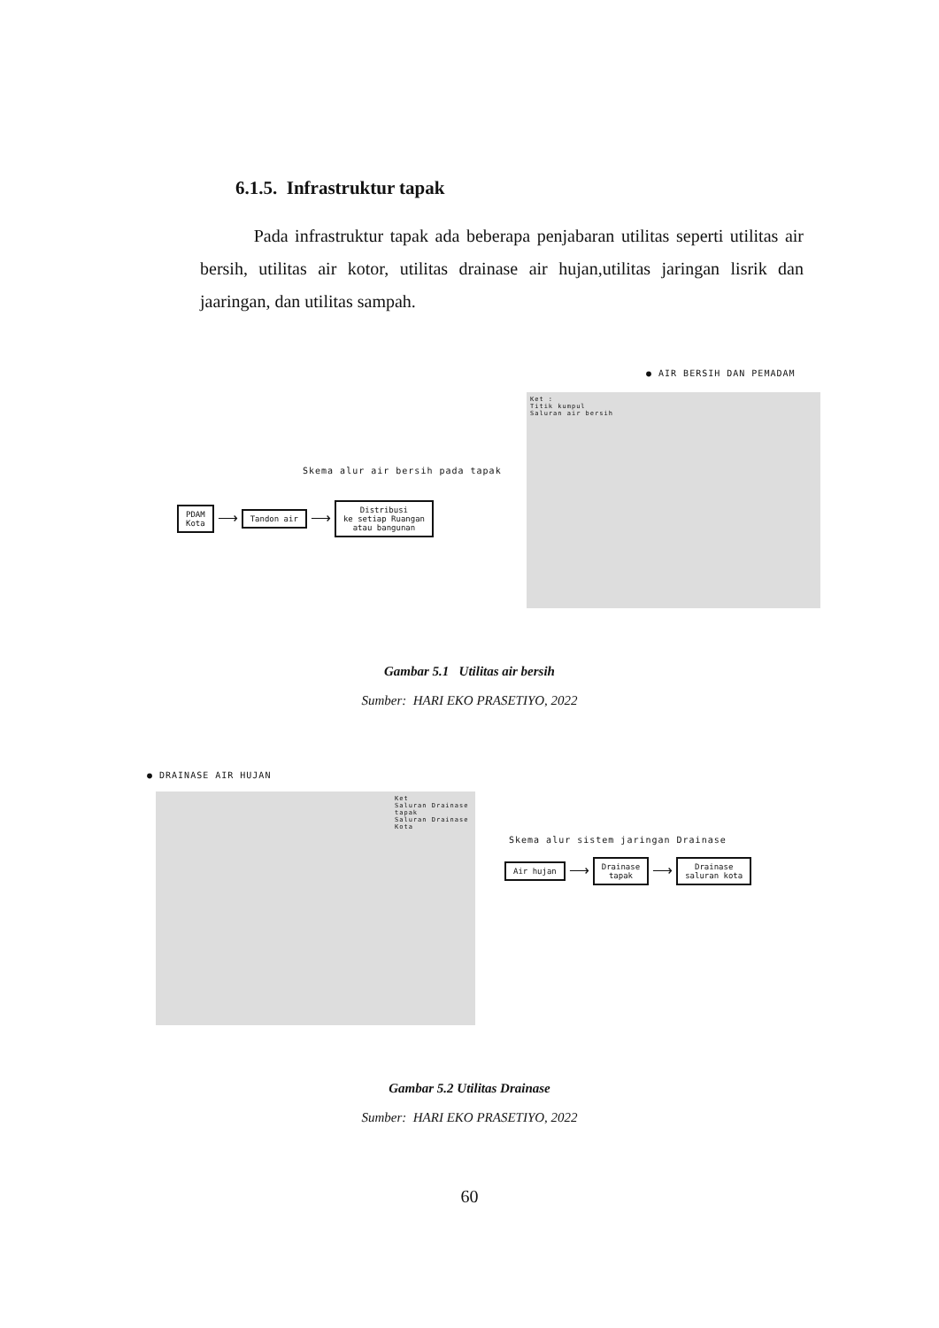6.1.5. Infrastruktur tapak
Pada infrastruktur tapak ada beberapa penjabaran utilitas seperti utilitas air bersih, utilitas air kotor, utilitas drainase air hujan,utilitas jaringan lisrik dan jaaringan, dan utilitas sampah.
● AIR BERSIH DAN PEMADAM
Skema alur air bersih pada tapak
PDAM
Kota ⟶ Tandon air ⟶ Distribusi
ke setiap Ruangan
atau bangunan
Ket :
Titik kumpul
Saluran air bersih
Gambar 5.1 Utilitas air bersih
Sumber: HARI EKO PRASETIYO, 2022
● DRAINASE AIR HUJAN
Ket
Saluran Drainase tapak
Saluran Drainase Kota
Skema alur sistem jaringan Drainase
Air hujan ⟶ Drainase
tapak ⟶ Drainase
saluran kota
Gambar 5.2 Utilitas Drainase
Sumber: HARI EKO PRASETIYO, 2022
60